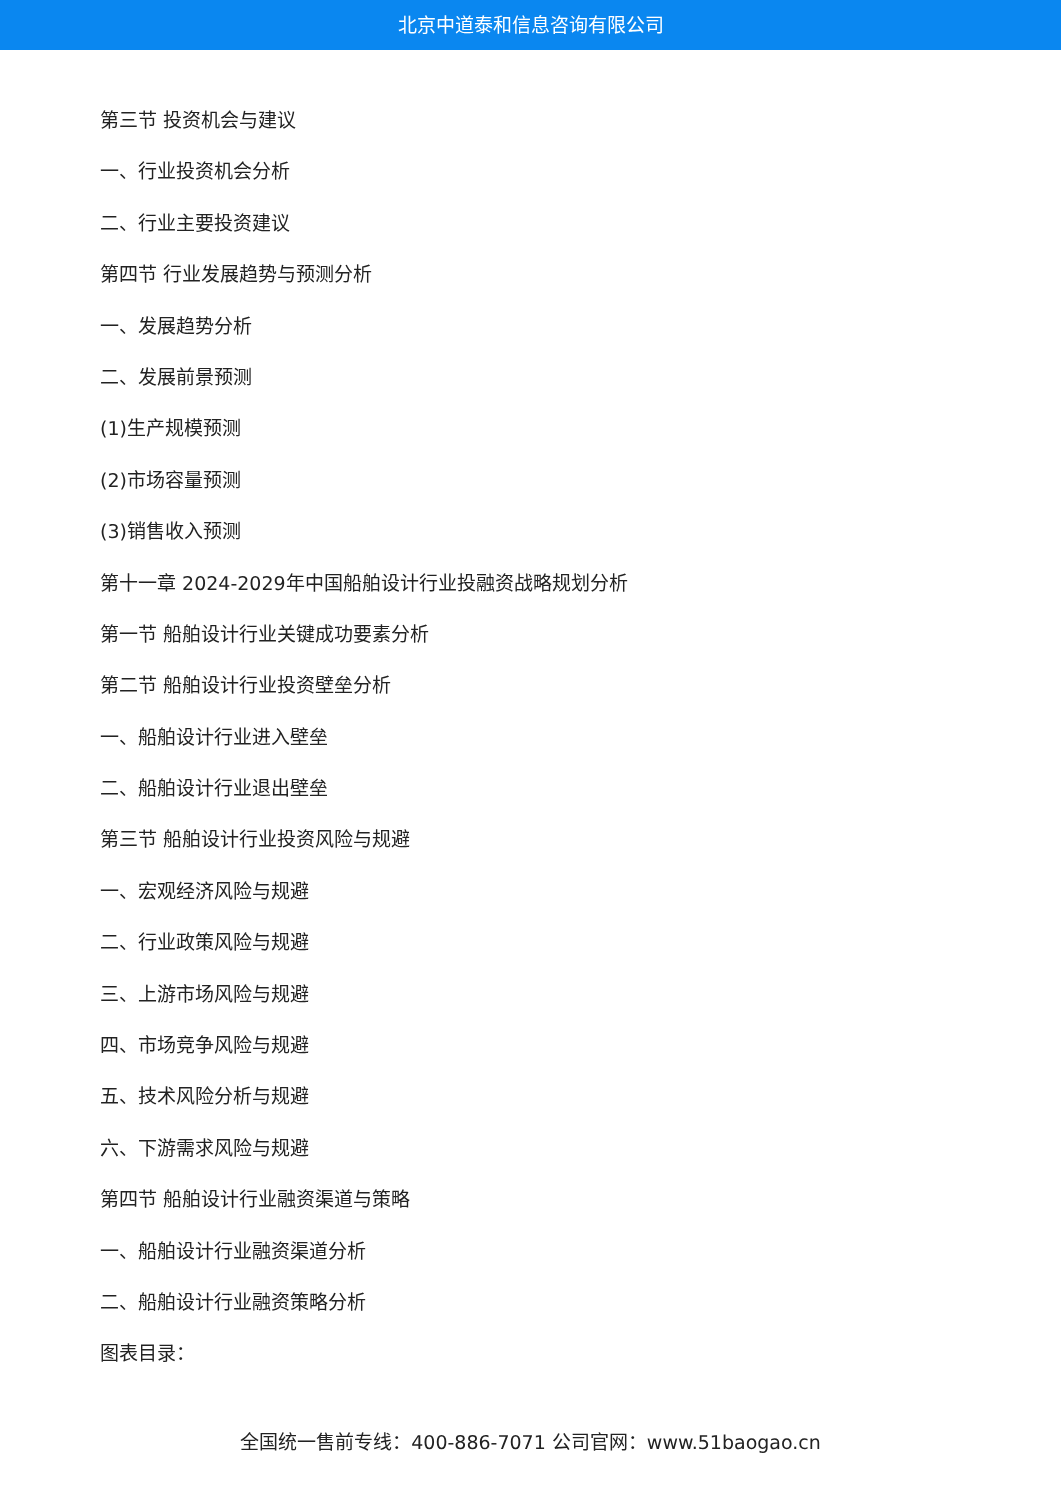北京中道泰和信息咨询有限公司
第三节 投资机会与建议
一、行业投资机会分析
二、行业主要投资建议
第四节 行业发展趋势与预测分析
一、发展趋势分析
二、发展前景预测
(1)生产规模预测
(2)市场容量预测
(3)销售收入预测
第十一章 2024-2029年中国船舶设计行业投融资战略规划分析
第一节 船舶设计行业关键成功要素分析
第二节 船舶设计行业投资壁垒分析
一、船舶设计行业进入壁垒
二、船舶设计行业退出壁垒
第三节 船舶设计行业投资风险与规避
一、宏观经济风险与规避
二、行业政策风险与规避
三、上游市场风险与规避
四、市场竞争风险与规避
五、技术风险分析与规避
六、下游需求风险与规避
第四节 船舶设计行业融资渠道与策略
一、船舶设计行业融资渠道分析
二、船舶设计行业融资策略分析
图表目录：
全国统一售前专线：400-886-7071 公司官网：www.51baogao.cn